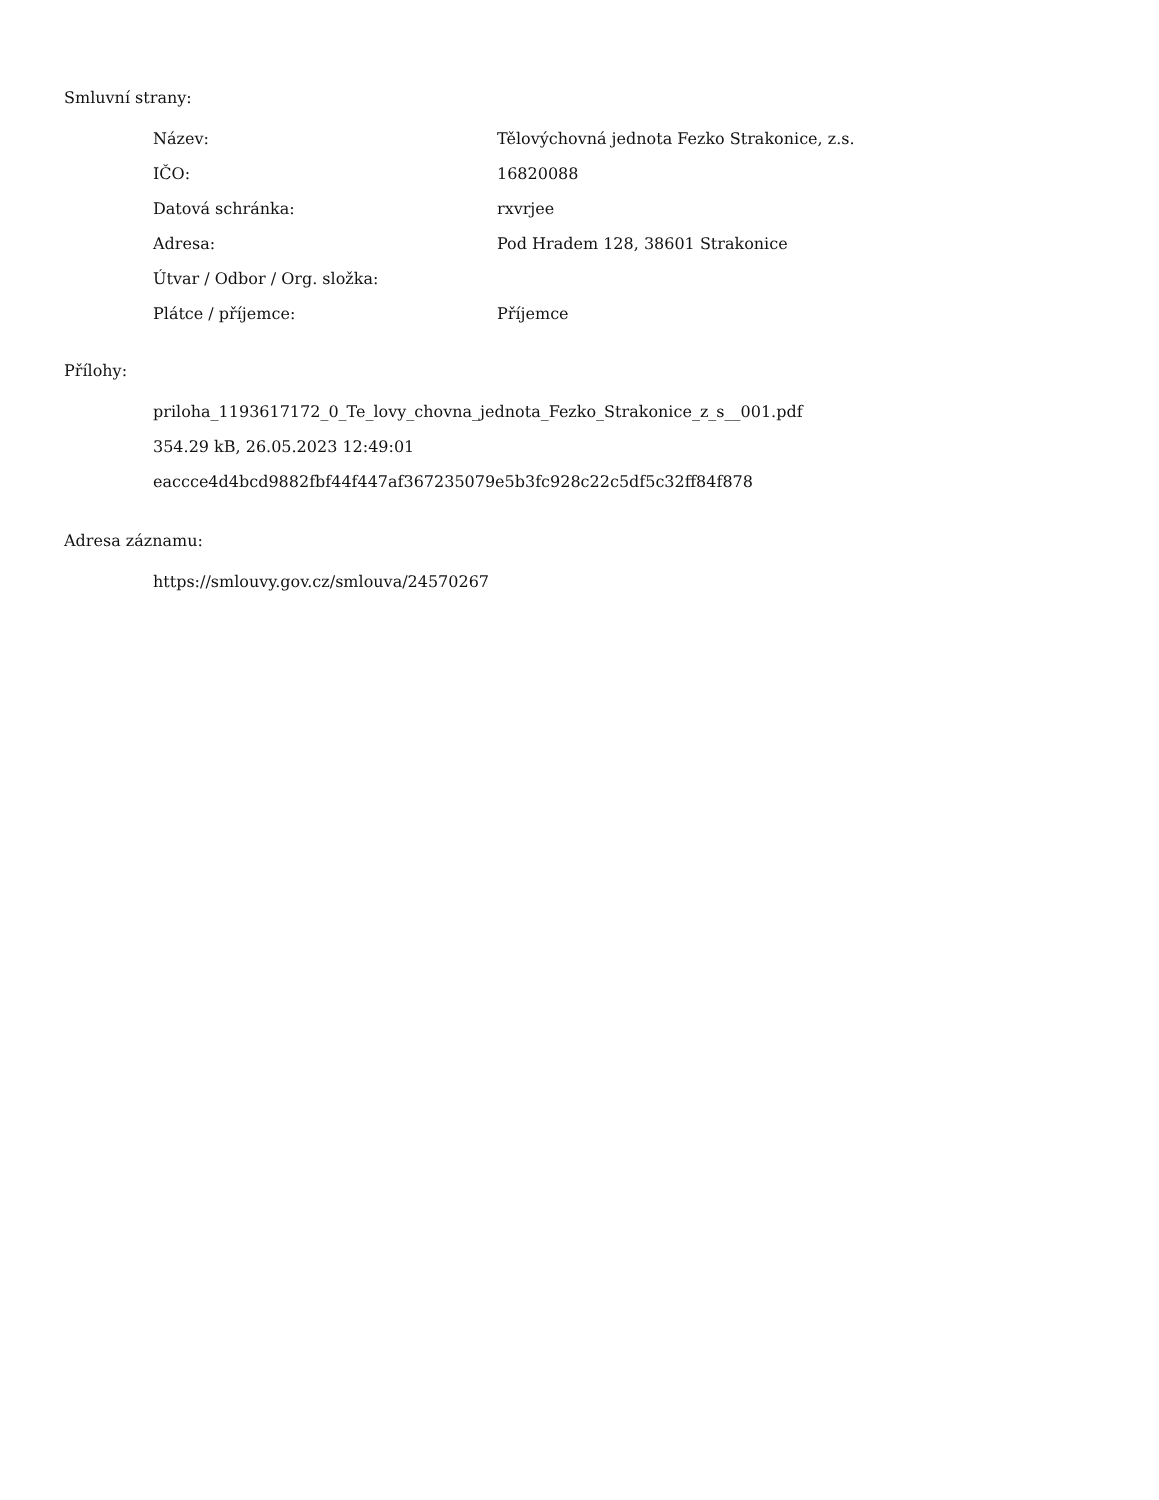Smluvní strany:
| Název: | Tělovýchovná jednota Fezko Strakonice, z.s. |
| IČO: | 16820088 |
| Datová schránka: | rxvrjee |
| Adresa: | Pod Hradem 128, 38601 Strakonice |
| Útvar / Odbor / Org. složka: | |
| Plátce / příjemce: | Příjemce |
Přílohy:
priloha_1193617172_0_Te_lovy_chovna_jednota_Fezko_Strakonice_z_s__001.pdf
354.29 kB, 26.05.2023 12:49:01
eaccce4d4bcd9882fbf44f447af367235079e5b3fc928c22c5df5c32ff84f878
Adresa záznamu:
https://smlouvy.gov.cz/smlouva/24570267